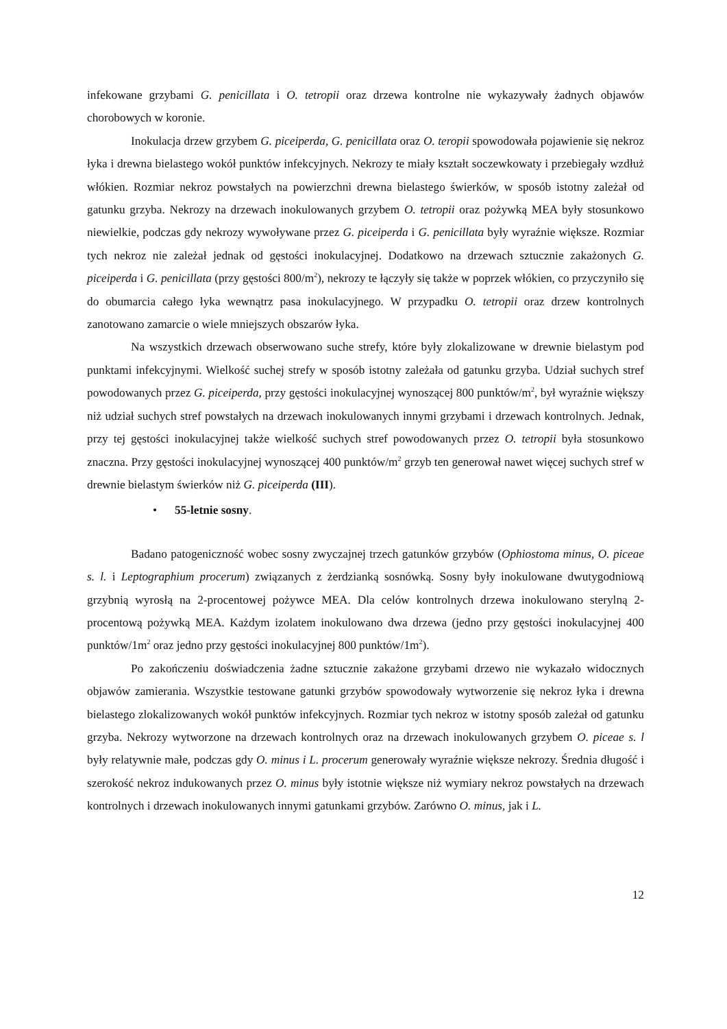infekowane grzybami G. penicillata i O. tetropii oraz drzewa kontrolne nie wykazywały żadnych objawów chorobowych w koronie.
Inokulacja drzew grzybem G. piceiperda, G. penicillata oraz O. teropii spowodowała pojawienie się nekroz łyka i drewna bielastego wokół punktów infekcyjnych. Nekrozy te miały kształt soczewkowaty i przebiegały wzdłuż włókien. Rozmiar nekroz powstałych na powierzchni drewna bielastego świerków, w sposób istotny zależał od gatunku grzyba. Nekrozy na drzewach inokulowanych grzybem O. tetropii oraz pożywką MEA były stosunkowo niewielkie, podczas gdy nekrozy wywoływane przez G. piceiperda i G. penicillata były wyraźnie większe. Rozmiar tych nekroz nie zależał jednak od gęstości inokulacyjnej. Dodatkowo na drzewach sztucznie zakażonych G. piceiperda i G. penicillata (przy gęstości 800/m<sup>2</sup>), nekrozy te łączyły się także w poprzek włókien, co przyczyniło się do obumarcia całego łyka wewnątrz pasa inokulacyjnego. W przypadku O. tetropii oraz drzew kontrolnych zanotowano zamarcie o wiele mniejszych obszarów łyka.
Na wszystkich drzewach obserwowano suche strefy, które były zlokalizowane w drewnie bielastym pod punktami infekcyjnymi. Wielkość suchej strefy w sposób istotny zależała od gatunku grzyba. Udział suchych stref powodowanych przez G. piceiperda, przy gęstości inokulacyjnej wynoszącej 800 punktów/m<sup>2</sup>, był wyraźnie większy niż udział suchych stref powstałych na drzewach inokulowanych innymi grzybami i drzewach kontrolnych. Jednak, przy tej gęstości inokulacyjnej także wielkość suchych stref powodowanych przez O. tetropii była stosunkowo znaczna. Przy gęstości inokulacyjnej wynoszącej 400 punktów/m<sup>2</sup> grzyb ten generował nawet więcej suchych stref w drewnie bielastym świerków niż G. piceiperda (III).
• 55-letnie sosny.
Badano patogeniczność wobec sosny zwyczajnej trzech gatunków grzybów (Ophiostoma minus, O. piceae s. l. i Leptographium procerum) związanych z żerdzianką sosnówką. Sosny były inokulowane dwutygodniową grzybnią wyrosłą na 2-procentowej pożywce MEA. Dla celów kontrolnych drzewa inokulowano sterylną 2-procentową pożywką MEA. Każdym izolatem inokulowano dwa drzewa (jedno przy gęstości inokulacyjnej 400 punktów/1m<sup>2</sup> oraz jedno przy gęstości inokulacyjnej 800 punktów/1m<sup>2</sup>).
Po zakończeniu doświadczenia żadne sztucznie zakażone grzybami drzewo nie wykazało widocznych objawów zamierania. Wszystkie testowane gatunki grzybów spowodowały wytworzenie się nekroz łyka i drewna bielastego zlokalizowanych wokół punktów infekcyjnych. Rozmiar tych nekroz w istotny sposób zależał od gatunku grzyba. Nekrozy wytworzone na drzewach kontrolnych oraz na drzewach inokulowanych grzybem O. piceae s. l były relatywnie małe, podczas gdy O. minus i L. procerum generowały wyraźnie większe nekrozy. Średnia długość i szerokość nekroz indukowanych przez O. minus były istotnie większe niż wymiary nekroz powstałych na drzewach kontrolnych i drzewach inokulowanych innymi gatunkami grzybów. Zarówno O. minus, jak i L.
12